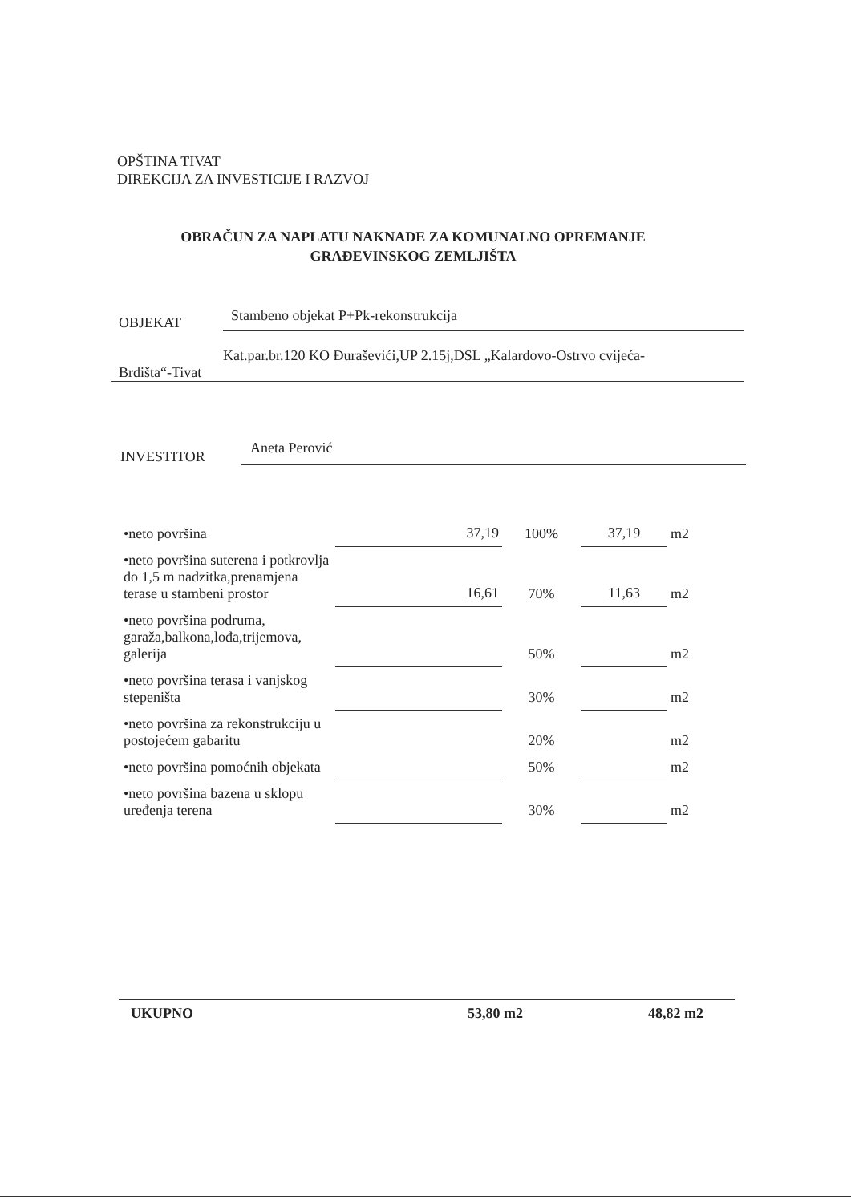OPŠTINA TIVAT
DIREKCIJA ZA INVESTICIJE I RAZVOJ
OBRAČUN ZA NAPLATU NAKNADE ZA KOMUNALNO OPREMANJE
GRAĐEVINSKOG ZEMLJIŠTA
OBJEKAT Stambeno objekat P+Pk-rekonstrukcija
Kat.par.br.120 KO Đuraševići,UP 2.15j,DSL „Kalardovo-Ostrvo cvijeća-
Brdišta“-Tivat
INVESTITOR Aneta Perović
| •neto površina | 37,19 | 100% | 37,19 | m2 |
| •neto površina suterena i potkrovlja do 1,5 m nadzitka,prenamjena terase u stambeni prostor | 16,61 | 70% | 11,63 | m2 |
| •neto površina podruma, garaža,balkona,lođa,trijemova, galerija | | 50% | | m2 |
| •neto površina terasa i vanjskog stepeništa | | 30% | | m2 |
| •neto površina za rekonstrukciju u postojećem gabaritu | | 20% | | m2 |
| •neto površina pomoćnih objekata | | 50% | | m2 |
| •neto površina bazena u sklopu uređenja terena | | 30% | | m2 |
UKUPNO 53,80 m2 48,82 m2